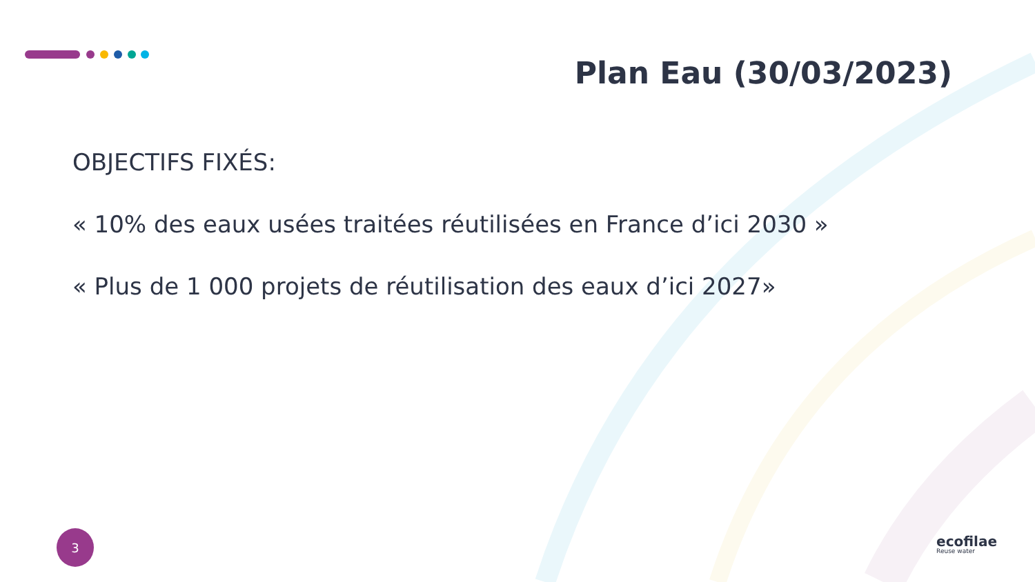Plan Eau (30/03/2023)
OBJECTIFS FIXÉS:
« 10% des eaux usées traitées réutilisées en France d’ici 2030 »
« Plus de 1 000 projets de réutilisation des eaux d’ici 2027»
3
ecofilae
Reuse water